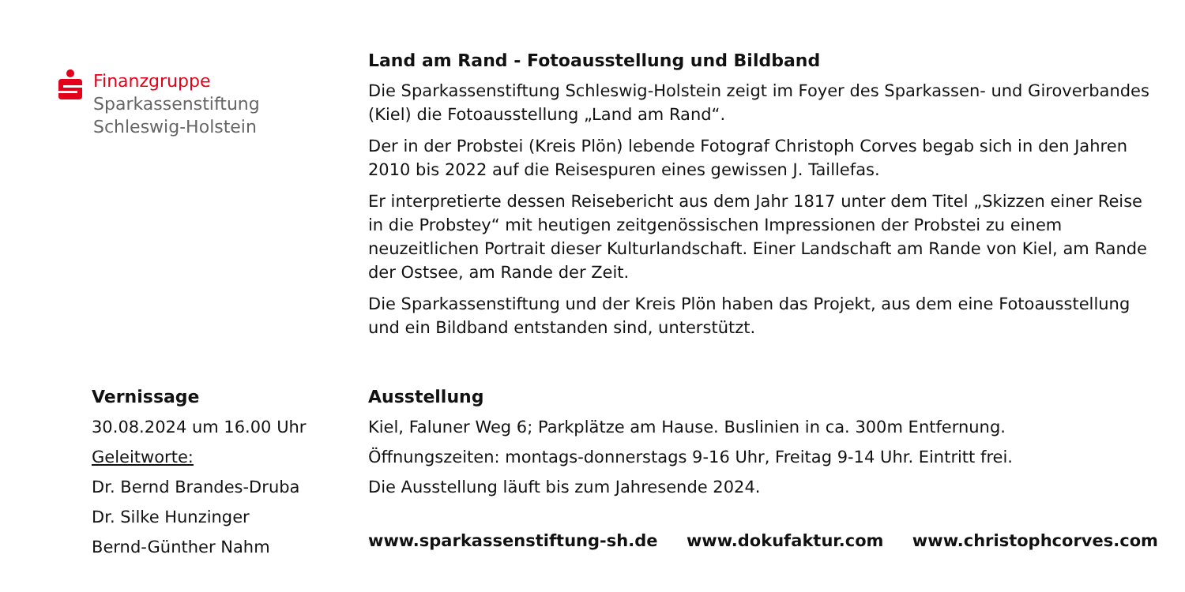Finanzgruppe
Sparkassenstiftung
Schleswig-Holstein
Land am Rand - Fotoausstellung und Bildband
Die Sparkassenstiftung Schleswig-Holstein zeigt im Foyer des Sparkassen- und Giroverbandes (Kiel) die Fotoausstellung „Land am Rand“.
Der in der Probstei (Kreis Plön) lebende Fotograf Christoph Corves begab sich in den Jahren 2010 bis 2022 auf die Reisespuren eines gewissen J. Taillefas.
Er interpretierte dessen Reisebericht aus dem Jahr 1817 unter dem Titel „Skizzen einer Reise in die Probstey“ mit heutigen zeitgenössischen Impressionen der Probstei zu einem neuzeitlichen Portrait dieser Kulturlandschaft. Einer Landschaft am Rande von Kiel, am Rande der Ostsee, am Rande der Zeit.
Die Sparkassenstiftung und der Kreis Plön haben das Projekt, aus dem eine Fotoausstellung und ein Bildband entstanden sind, unterstützt.
Vernissage
30.08.2024 um 16.00 Uhr
Geleitworte:
Dr. Bernd Brandes-Druba
Dr. Silke Hunzinger
Bernd-Günther Nahm
Ausstellung
Kiel, Faluner Weg 6; Parkplätze am Hause. Buslinien in ca. 300m Entfernung.
Öffnungszeiten: montags-donnerstags 9-16 Uhr, Freitag 9-14 Uhr. Eintritt frei.
Die Ausstellung läuft bis zum Jahresende 2024.
www.sparkassenstiftung-sh.de www.dokufaktur.com www.christophcorves.com